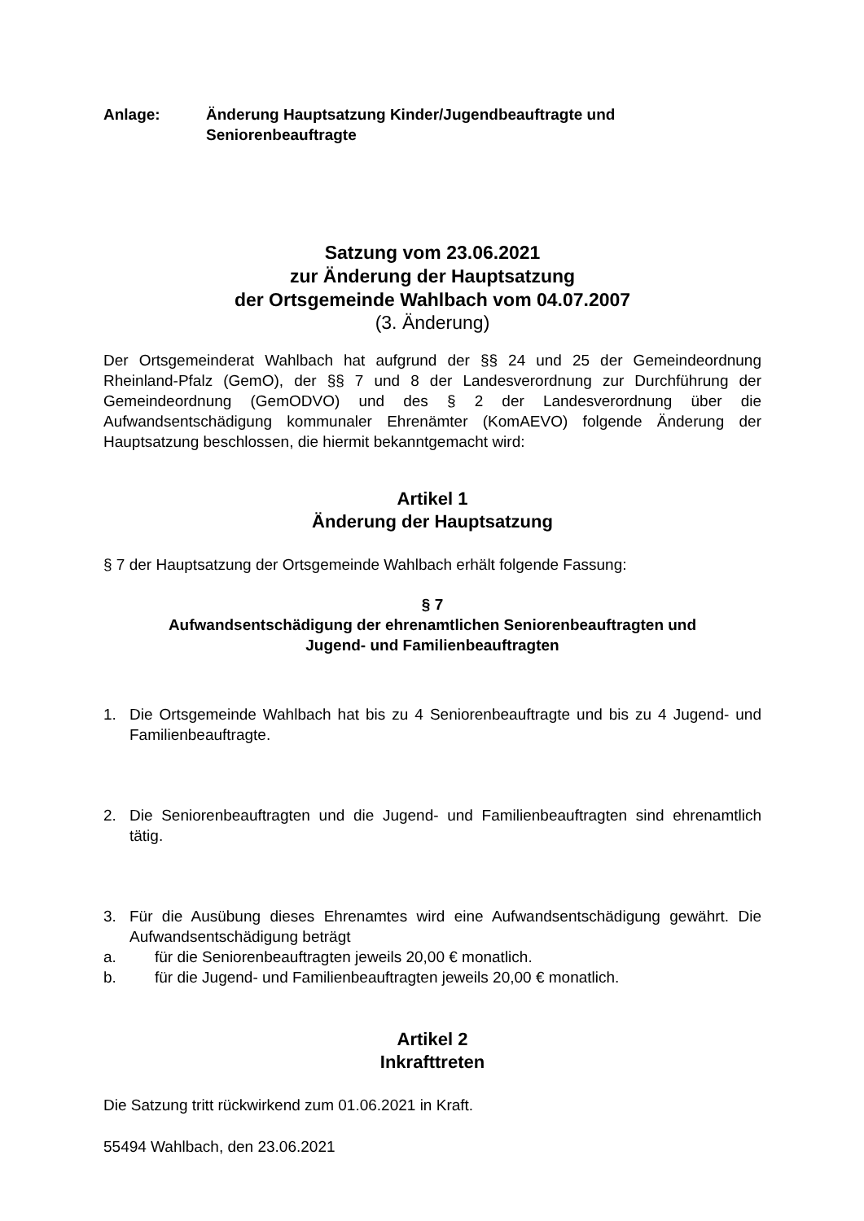Anlage: Änderung Hauptsatzung Kinder/Jugendbeauftragte und
Seniorenbeauftragte
Satzung vom 23.06.2021
zur Änderung der Hauptsatzung
der Ortsgemeinde Wahlbach vom 04.07.2007
(3. Änderung)
Der Ortsgemeinderat Wahlbach hat aufgrund der §§ 24 und 25 der Gemeindeordnung Rheinland-Pfalz (GemO), der §§ 7 und 8 der Landesverordnung zur Durchführung der Gemeindeordnung (GemODVO) und des § 2 der Landesverordnung über die Aufwandsentschädigung kommunaler Ehrenämter (KomAEVO) folgende Änderung der Hauptsatzung beschlossen, die hiermit bekanntgemacht wird:
Artikel 1
Änderung der Hauptsatzung
§ 7 der Hauptsatzung der Ortsgemeinde Wahlbach erhält folgende Fassung:
§ 7
Aufwandsentschädigung der ehrenamtlichen Seniorenbeauftragten und
Jugend- und Familienbeauftragten
1. Die Ortsgemeinde Wahlbach hat bis zu 4 Seniorenbeauftragte und bis zu 4 Jugend- und Familienbeauftragte.
2. Die Seniorenbeauftragten und die Jugend- und Familienbeauftragten sind ehrenamtlich tätig.
3. Für die Ausübung dieses Ehrenamtes wird eine Aufwandsentschädigung gewährt. Die Aufwandsentschädigung beträgt
a. für die Seniorenbeauftragten jeweils 20,00 € monatlich.
b. für die Jugend- und Familienbeauftragten jeweils 20,00 € monatlich.
Artikel 2
Inkrafttreten
Die Satzung tritt rückwirkend zum 01.06.2021 in Kraft.
55494 Wahlbach, den 23.06.2021